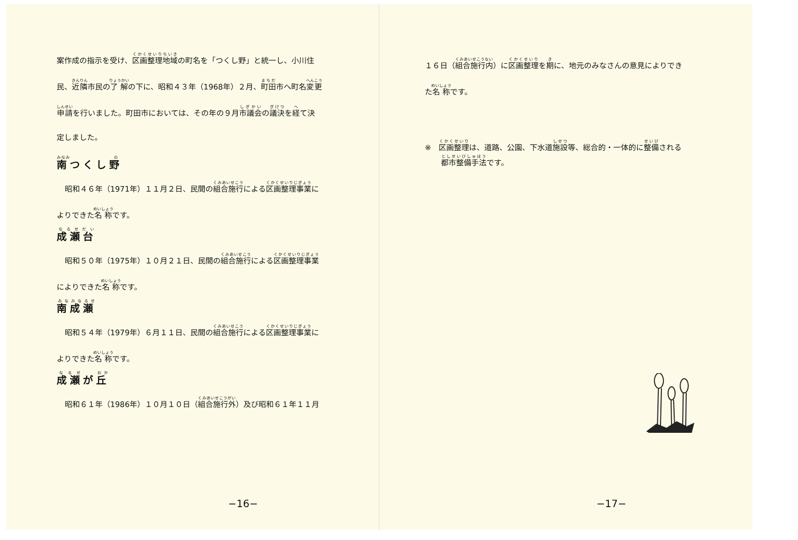案作成の指示を受け、区画整理地域の町名を「つくし野」と統一し、小川住
民、近隣市民の了解の下に、昭和４３年（1968年）２月、町田市へ町名変更
申請を行いました。町田市においては、その年の９月市議会の議決を経て決
定しました。
南つくし野
昭和４６年（1971年）１１月２日、民間の組合施行による区画整理事業に
よりできた名称です。
成瀬台
昭和５０年（1975年）１０月２１日、民間の組合施行による区画整理事業
によりできた名称です。
南成瀬
昭和５４年（1979年）６月１１日、民間の組合施行による区画整理事業に
よりできた名称です。
成瀬が丘
昭和６１年（1986年）１０月１０日（組合施行外）及び昭和６１年１１月
−16−
１６日（組合施行内）に区画整理を期に、地元のみなさんの意見によりでき
た名称です。
※　区画整理は、道路、公園、下水道施設等、総合的・一体的に整備される
都市整備手法です。
−17−